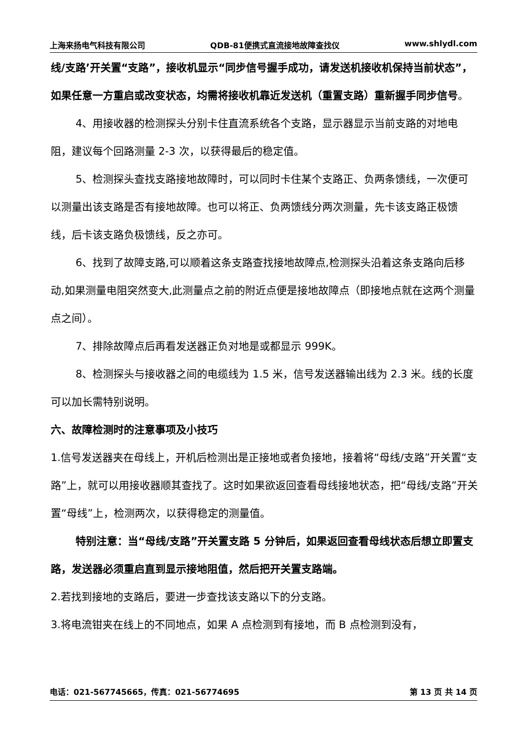上海来扬电气科技有限公司 QDB-81便携式直流接地故障查找仪 www.shlydl.com
线/支路’开关置“支路”，接收机显示“同步信号握手成功，请发送机接收机保持当前状态”，如果任意一方重启或改变状态，均需将接收机靠近发送机（重置支路）重新握手同步信号。
4、用接收器的检测探头分别卡住直流系统各个支路，显示器显示当前支路的对地电阻，建议每个回路测量 2-3 次，以获得最后的稳定值。
5、检测探头查找支路接地故障时，可以同时卡住某个支路正、负两条馈线，一次便可以测量出该支路是否有接地故障。也可以将正、负两馈线分两次测量，先卡该支路正极馈线，后卡该支路负极馈线，反之亦可。
6、找到了故障支路,可以顺着这条支路查找接地故障点,检测探头沿着这条支路向后移动,如果测量电阻突然变大,此测量点之前的附近点便是接地故障点（即接地点就在这两个测量点之间）。
7、排除故障点后再看发送器正负对地是或都显示 999K。
8、检测探头与接收器之间的电缆线为 1.5 米，信号发送器输出线为 2.3 米。线的长度可以加长需特别说明。
六、故障检测时的注意事项及小技巧
1.信号发送器夹在母线上，开机后检测出是正接地或者负接地，接着将“母线/支路”开关置“支路”上，就可以用接收器顺其查找了。这时如果欲返回查看母线接地状态，把“母线/支路”开关置“母线”上，检测两次，以获得稳定的测量值。
特别注意：当“母线/支路”开关置支路 5 分钟后，如果返回查看母线状态后想立即置支路，发送器必须重启直到显示接地阻值，然后把开关置支路端。
2.若找到接地的支路后，要进一步查找该支路以下的分支路。
3.将电流钳夹在线上的不同地点，如果 A 点检测到有接地，而 B 点检测到没有，
电话：021-567745665，传真：021-56774695 第 13 页 共 14 页